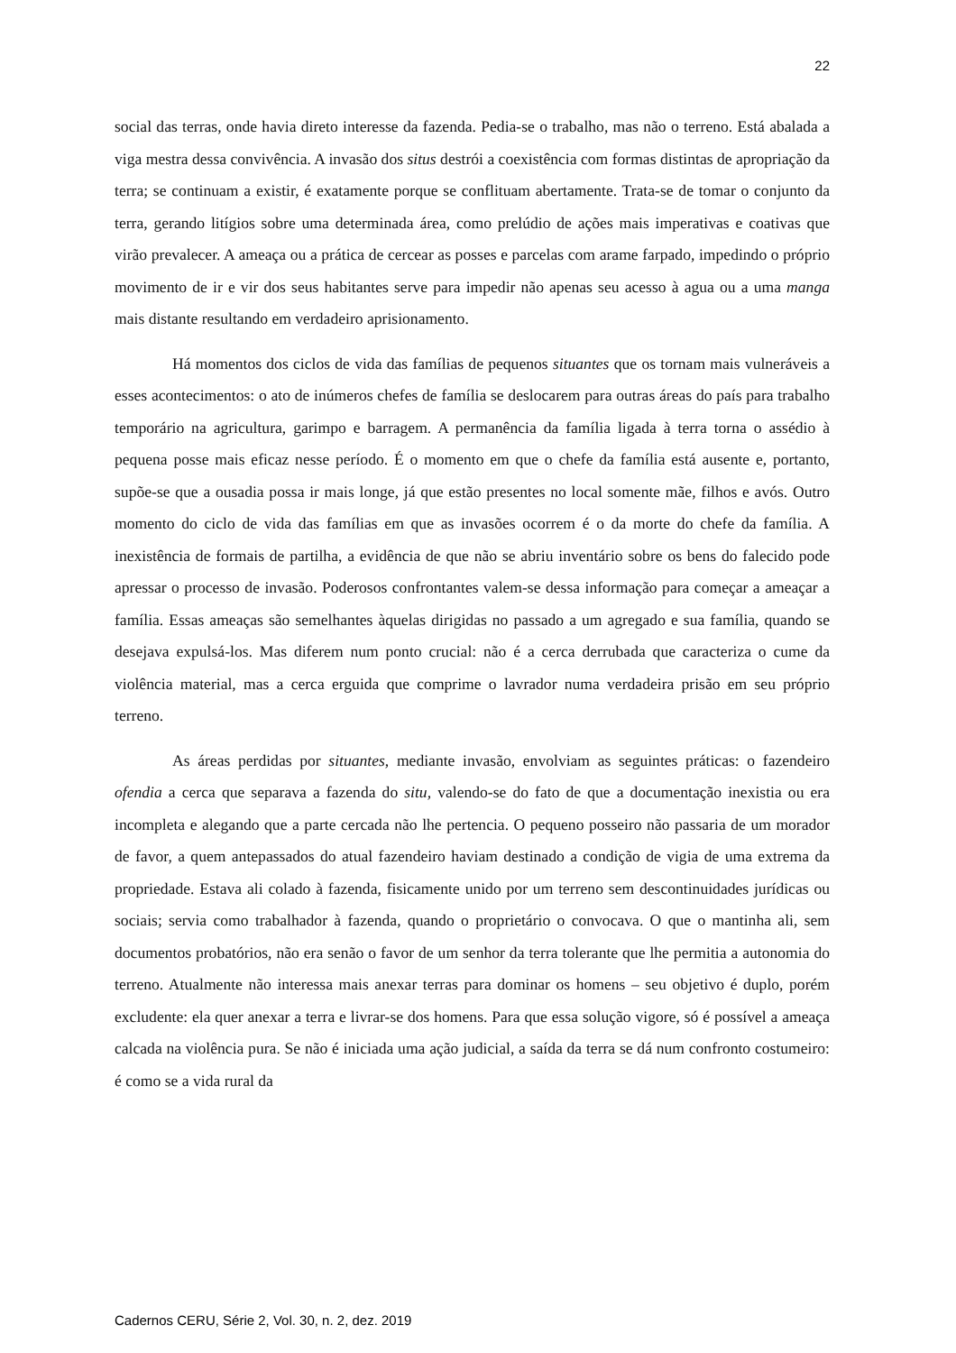22
social das terras, onde havia direto interesse da fazenda. Pedia-se o trabalho, mas não o terreno. Está abalada a viga mestra dessa convivência. A invasão dos situs destrói a coexistência com formas distintas de apropriação da terra; se continuam a existir, é exatamente porque se conflituam abertamente. Trata-se de tomar o conjunto da terra, gerando litígios sobre uma determinada área, como prelúdio de ações mais imperativas e coativas que virão prevalecer. A ameaça ou a prática de cercear as posses e parcelas com arame farpado, impedindo o próprio movimento de ir e vir dos seus habitantes serve para impedir não apenas seu acesso à agua ou a uma manga mais distante resultando em verdadeiro aprisionamento.
Há momentos dos ciclos de vida das famílias de pequenos situantes que os tornam mais vulneráveis a esses acontecimentos: o ato de inúmeros chefes de família se deslocarem para outras áreas do país para trabalho temporário na agricultura, garimpo e barragem. A permanência da família ligada à terra torna o assédio à pequena posse mais eficaz nesse período. É o momento em que o chefe da família está ausente e, portanto, supõe-se que a ousadia possa ir mais longe, já que estão presentes no local somente mãe, filhos e avós. Outro momento do ciclo de vida das famílias em que as invasões ocorrem é o da morte do chefe da família. A inexistência de formais de partilha, a evidência de que não se abriu inventário sobre os bens do falecido pode apressar o processo de invasão. Poderosos confrontantes valem-se dessa informação para começar a ameaçar a família. Essas ameaças são semelhantes àquelas dirigidas no passado a um agregado e sua família, quando se desejava expulsá-los. Mas diferem num ponto crucial: não é a cerca derrubada que caracteriza o cume da violência material, mas a cerca erguida que comprime o lavrador numa verdadeira prisão em seu próprio terreno.
As áreas perdidas por situantes, mediante invasão, envolviam as seguintes práticas: o fazendeiro ofendia a cerca que separava a fazenda do situ, valendo-se do fato de que a documentação inexistia ou era incompleta e alegando que a parte cercada não lhe pertencia. O pequeno posseiro não passaria de um morador de favor, a quem antepassados do atual fazendeiro haviam destinado a condição de vigia de uma extrema da propriedade. Estava ali colado à fazenda, fisicamente unido por um terreno sem descontinuidades jurídicas ou sociais; servia como trabalhador à fazenda, quando o proprietário o convocava. O que o mantinha ali, sem documentos probatórios, não era senão o favor de um senhor da terra tolerante que lhe permitia a autonomia do terreno. Atualmente não interessa mais anexar terras para dominar os homens – seu objetivo é duplo, porém excludente: ela quer anexar a terra e livrar-se dos homens. Para que essa solução vigore, só é possível a ameaça calcada na violência pura. Se não é iniciada uma ação judicial, a saída da terra se dá num confronto costumeiro: é como se a vida rural da
Cadernos CERU, Série 2, Vol. 30, n. 2, dez. 2019